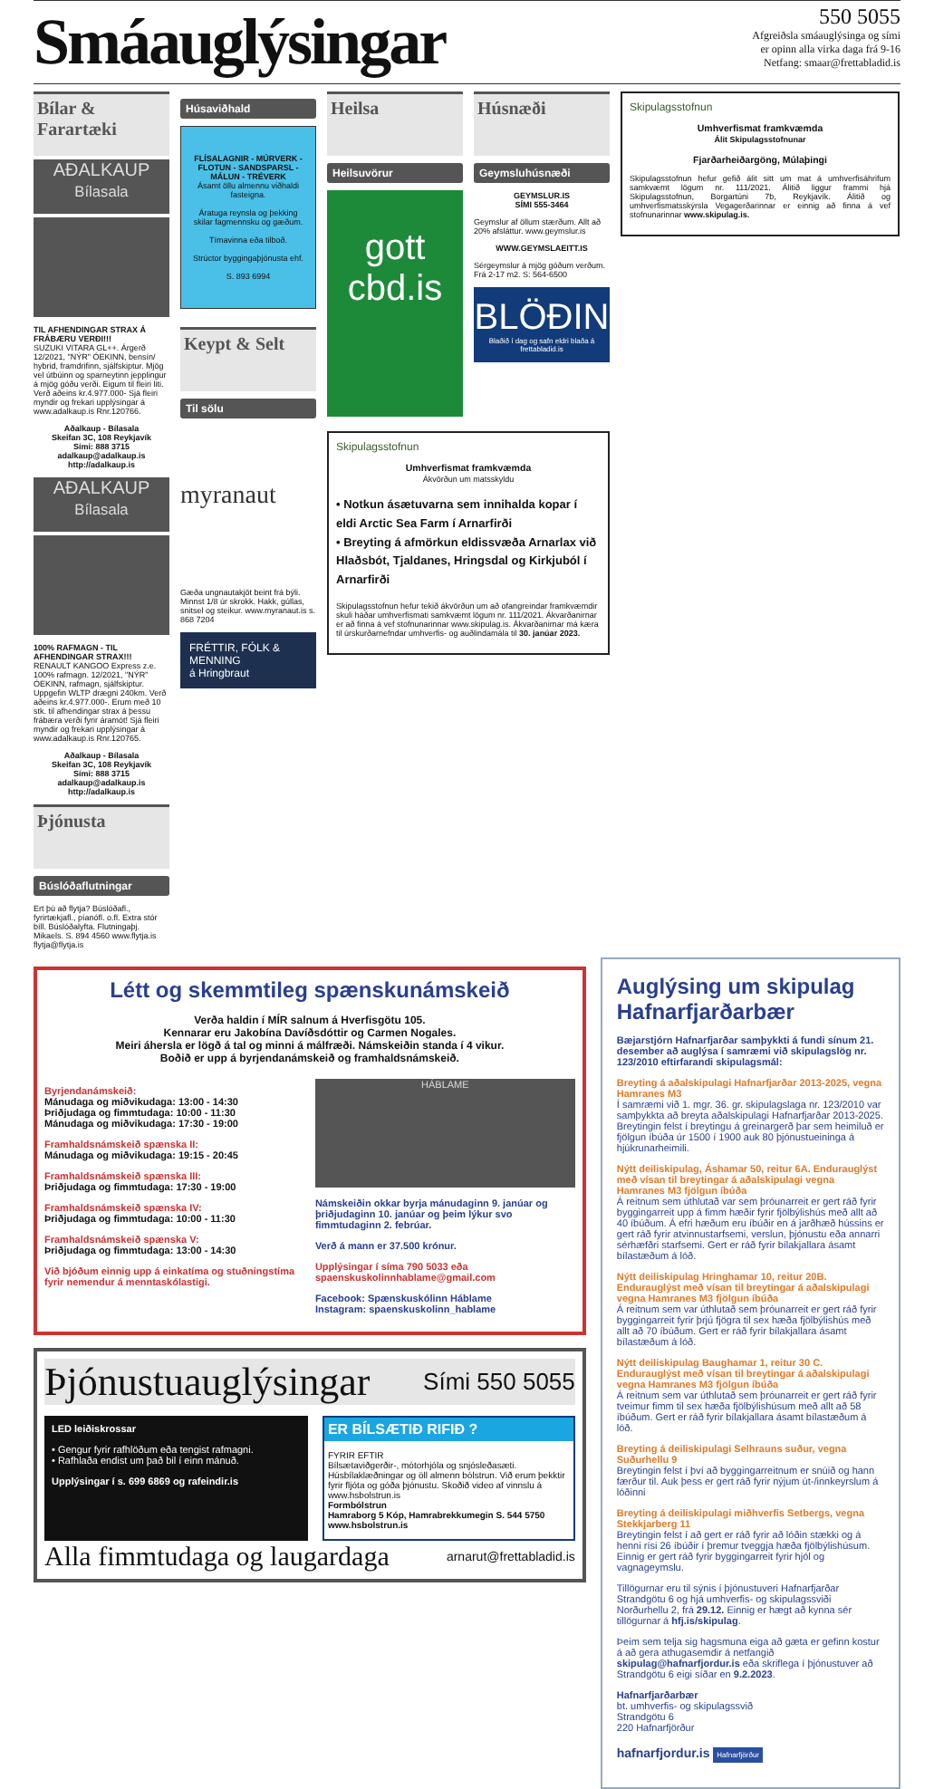Smáauglýsingar
550 5055
Afgreiðsla smáauglýsinga og sími
er opinn alla virka daga frá 9-16
Netfang: smaar@frettabladid.is
Bílar & Farartæki
AÐALKAUP
Bílasala
TIL AFHENDINGAR STRAX Á FRÁBÆRU VERÐI!!!
SUZUKI VITARA GL++. Árgerð 12/2021, "NÝR" ÓEKINN, bensín/ hybrid, framdrifinn, sjálfskiptur. Mjög vel útbúinn og sparneytinn jepplingur á mjög góðu verði. Eigum til fleiri liti. Verð aðeins kr.4.977.000- Sjá fleiri myndir og frekari upplýsingar á www.adalkaup.is Rnr.120766.
Aðalkaup - Bílasala
Skeifan 3C, 108 Reykjavík
Sími: 888 3715
adalkaup@adalkaup.is
http://adalkaup.is
AÐALKAUP
Bílasala
100% RAFMAGN - TIL AFHENDINGAR STRAX!!!
RENAULT KANGOO Express z.e. 100% rafmagn. 12/2021, "NÝR" ÓEKINN, rafmagn, sjálfskiptur. Uppgefin WLTP drægni 240km. Verð aðeins kr.4.977.000-. Erum með 10 stk. til afhendingar strax á þessu frábæra verði fyrir áramót! Sjá fleiri myndir og frekari upplýsingar á www.adalkaup.is Rnr.120765.
Aðalkaup - Bílasala
Skeifan 3C, 108 Reykjavík
Sími: 888 3715
adalkaup@adalkaup.is
http://adalkaup.is
Þjónusta
Búslóðaflutningar
Ert þú að flytja? Búslóðafl., fyrirtækjafl., píanófl. o.fl. Extra stór bíll. Búslóðalyfta. Flutningaþj. Mikaels. S. 894 4560 www.flytja.is flytja@flytja.is
Húsaviðhald
FLÍSALAGNIR - MÚRVERK - FLOTUN - SANDSPARSL - MÁLUN - TRÉVERK
Ásamt öllu almennu viðhaldi fasteigna.
Áratuga reynsla og þekking skilar fagmennsku og gæðum.
Tímavinna eða tilboð.
Strúctor byggingaþjónusta ehf.
S. 893 6994
Keypt & Selt
Til sölu
myranaut
Gæða ungnautakjöt beint frá býli. Minnst 1/8 úr skrokk. Hakk, gúllas, snitsel og steikur. www.myranaut.is s. 868 7204
FRÉTTIR, FÓLK & MENNING
á Hringbraut
Heilsa
Heilsuvörur
gott cbd.is
Húsnæði
Geymsluhúsnæði
GEYMSLUR.IS
SÍMI 555-3464
Geymslur af öllum stærðum. Allt að 20% afsláttur. www.geymslur.is
WWW.GEYMSLAEITT.IS
Sérgeymslur á mjög góðum verðum. Frá 2-17 m2. S: 564-6500
BLÖÐIN
Blaðið í dag og safn eldri blaða á frettabladid.is
Skipulagsstofnun
Umhverfismat framkvæmda
Ákvörðun um matsskyldu
• Notkun ásætuvarna sem innihalda kopar í eldi Arctic Sea Farm í Arnarfirði
• Breyting á afmörkun eldissvæða Arnarlax við Hlaðsbót, Tjaldanes, Hringsdal og Kirkjuból í Arnarfirði
Skipulagsstofnun hefur tekið ákvörðun um að ofangreindar framkvæmdir skuli háðar umhverfismati samkvæmt lögum nr. 111/2021. Ákvarðanirnar er að finna á vef stofnunarinnar www.skipulag.is. Ákvarðanirnar má kæra til úrskurðarnefndar umhverfis- og auðlindamála til 30. janúar 2023.
Skipulagsstofnun
Umhverfismat framkvæmda
Álit Skipulagsstofnunar
Fjarðarheiðargöng, Múlaþingi
Skipulagsstofnun hefur gefið álit sitt um mat á umhverfisáhrifum samkvæmt lögum nr. 111/2021. Álitið liggur frammi hjá Skipulagsstofnun, Borgartúni 7b, Reykjavík. Álitið og umhverfismatsskýrsla Vegagerðarinnar er einnig að finna á vef stofnunarinnar www.skipulag.is.
Létt og skemmtileg spænskunámskeið
Verða haldin í MÍR salnum á Hverfisgötu 105.
Kennarar eru Jakobína Davíðsdóttir og Carmen Nogales.
Meiri áhersla er lögð á tal og minni á málfræði. Námskeiðin standa í 4 vikur.
Boðið er upp á byrjendanámskeið og framhaldsnámskeið.
Byrjendanámskeið:
Mánudaga og miðvikudaga: 13:00 - 14:30
Þriðjudaga og fimmtudaga: 10:00 - 11:30
Mánudaga og miðvikudaga: 17:30 - 19:00
Framhaldsnámskeið spænska II:
Mánudaga og miðvikudaga: 19:15 - 20:45
Framhaldsnámskeið spænska III:
Þriðjudaga og fimmtudaga: 17:30 - 19:00
Framhaldsnámskeið spænska IV:
Þriðjudaga og fimmtudaga: 10:00 - 11:30
Framhaldsnámskeið spænska V:
Þriðjudaga og fimmtudaga: 13:00 - 14:30
Við bjóðum einnig upp á einkatíma og stuðningstíma fyrir nemendur á menntaskólastigi.
HÁBLAME
Námskeiðin okkar byrja mánudaginn 9. janúar og þriðjudaginn 10. janúar og þeim lýkur svo fimmtudaginn 2. febrúar.
Verð á mann er 37.500 krónur.
Upplýsingar í síma 790 5033 eða spaenskuskolinnhablame@gmail.com
Facebook: Spænskuskólinn Háblame
Instagram: spaenskuskolinn_hablame
Þjónustuauglýsingar Sími 550 5055
LED leiðiskrossar
• Gengur fyrir rafhlöðum eða tengist rafmagni.
• Rafhlaða endist um það bil í einn mánuð.
Upplýsingar í s. 699 6869 og rafeindir.is
ER BÍLSÆTIÐ RIFIÐ ?
FYRIR EFTIR
Bílsætaviðgerðir-, mótorhjóla og snjósleðasæti. Húsbílaklæðningar og öll almenn bólstrun. Við erum þekktir fyrir fljóta og góða þjónustu. Skoðið video af vinnslu á www.hsbolstrun.is
Formbólstrun
Hamraborg 5 Kóp, Hamrabrekkumegin S. 544 5750 www.hsbolstrun.is
Alla fimmtudaga og laugardaga arnarut@frettabladid.is
Auglýsing um skipulag Hafnarfjarðarbær
Bæjarstjórn Hafnarfjarðar samþykkti á fundi sínum 21. desember að auglýsa í samræmi við skipulagslög nr. 123/2010 eftirfarandi skipulagsmál:
Breyting á aðalskipulagi Hafnarfjarðar 2013-2025, vegna Hamranes M3
Í samræmi við 1. mgr. 36. gr. skipulagslaga nr. 123/2010 var samþykkta að breyta aðalskipulagi Hafnarfjarðar 2013-2025. Breytingin felst í breytingu á greinargerð þar sem heimiluð er fjölgun íbúða úr 1500 í 1900 auk 80 þjónustueininga á hjúkrunarheimili.
Nýtt deiliskipulag, Áshamar 50, reitur 6A. Endurauglýst með vísan til breytingar á aðalskipulagi vegna Hamranes M3 fjölgun íbúða
Á reitnum sem úthlutað var sem þróunarreit er gert ráð fyrir byggingarreit upp á fimm hæðir fyrir fjölbýlishús með allt að 40 íbúðum. Á efri hæðum eru íbúðir en á jarðhæð hússins er gert ráð fyrir atvinnustarfsemi, verslun, þjónustu eða annarri sérhæfðri starfsemi. Gert er ráð fyrir bílakjallara ásamt bílastæðum á lóð.
Nýtt deiliskipulag Hringhamar 10, reitur 20B. Endurauglýst með vísan til breytingar á aðalskipulagi vegna Hamranes M3 fjölgun íbúða
Á reitnum sem var úthlutað sem þróunarreit er gert ráð fyrir byggingarreit fyrir þrjú fjögra til sex hæða fjölbýlishús með allt að 70 íbúðum. Gert er ráð fyrir bílakjallara ásamt bílastæðum á lóð.
Nýtt deiliskipulag Baughamar 1, reitur 30 C. Endurauglýst með vísan til breytingar á aðalskipulagi vegna Hamranes M3 fjölgun íbúða
Á reitnum sem var úthlutað sem þróunarreit er gert ráð fyrir tveimur fimm til sex hæða fjölbýlishúsum með allt að 58 íbúðum. Gert er ráð fyrir bílakjallara ásamt bílastæðum á lóð.
Breyting á deiliskipulagi Selhrauns suður, vegna Suðurhellu 9
Breytingin felst í því að byggingarreitnum er snúið og hann færður til. Auk þess er gert ráð fyrir nýjum út-/innkeyrslum á lóðinni
Breyting á deiliskipulagi miðhverfis Setbergs, vegna Stekkjarberg 11
Breytingin felst í að gert er ráð fyrir að lóðin stækki og á henni rísi 26 íbúðir í þremur tveggja hæða fjölbýlishúsum. Einnig er gert ráð fyrir byggingarreit fyrir hjól og vagnageymslu.
Tillögurnar eru til sýnis í þjónustuveri Hafnarfjarðar Strandgötu 6 og hjá umhverfis- og skipulagssviði Norðurhellu 2, frá 29.12. Einnig er hægt að kynna sér tillögurnar á hfj.is/skipulag.
Þeim sem telja sig hagsmuna eiga að gæta er gefinn kostur á að gera athugasemdir á netfangið skipulag@hafnarfjordur.is eða skriflega í þjónustuver að Strandgötu 6 eigi síðar en 9.2.2023.
Hafnarfjarðarbær
bt. umhverfis- og skipulagssvið
Strandgötu 6
220 Hafnarfjörður
hafnarfjordur.is Hafnarfjörður